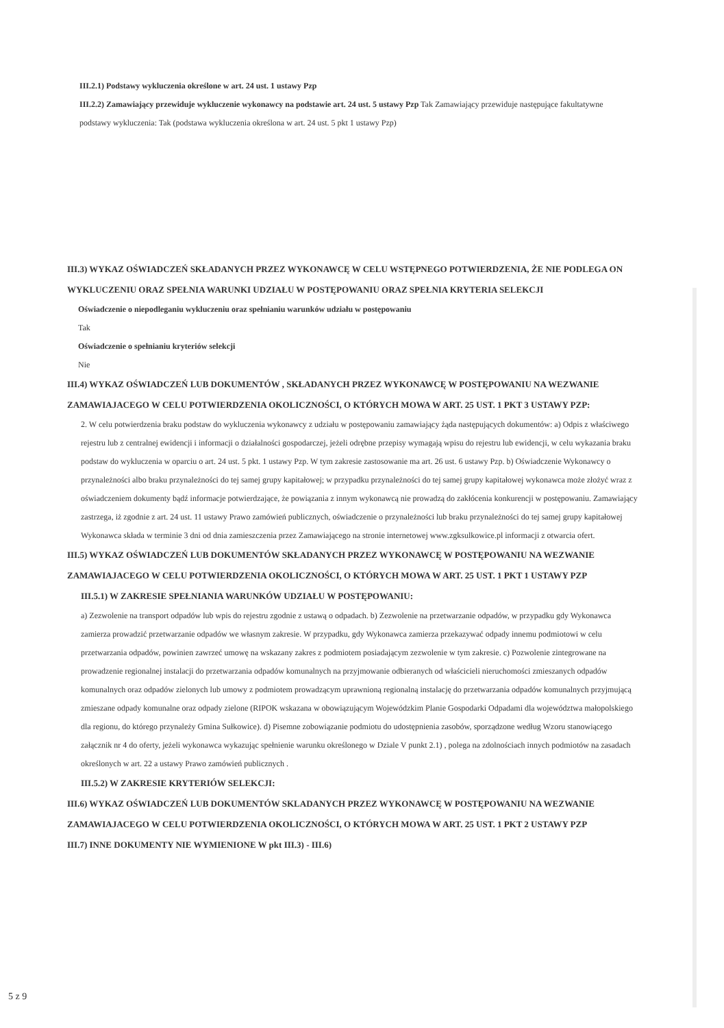III.2.1) Podstawy wykluczenia określone w art. 24 ust. 1 ustawy Pzp
III.2.2) Zamawiający przewiduje wykluczenie wykonawcy na podstawie art. 24 ust. 5 ustawy Pzp Tak Zamawiający przewiduje następujące fakultatywne podstawy wykluczenia: Tak (podstawa wykluczenia określona w art. 24 ust. 5 pkt 1 ustawy Pzp)
III.3) WYKAZ OŚWIADCZEŃ SKŁADANYCH PRZEZ WYKONAWCĘ W CELU WSTĘPNEGO POTWIERDZENIA, ŻE NIE PODLEGA ON WYKLUCZENIU ORAZ SPEŁNIA WARUNKI UDZIAŁU W POSTĘPOWANIU ORAZ SPEŁNIA KRYTERIA SELEKCJI
Oświadczenie o niepodleganiu wykluczeniu oraz spełnianiu warunków udziału w postępowaniu
Tak
Oświadczenie o spełnianiu kryteriów selekcji
Nie
III.4) WYKAZ OŚWIADCZEŃ LUB DOKUMENTÓW , SKŁADANYCH PRZEZ WYKONAWCĘ W POSTĘPOWANIU NA WEZWANIE ZAMAWIAJACEGO W CELU POTWIERDZENIA OKOLICZNOŚCI, O KTÓRYCH MOWA W ART. 25 UST. 1 PKT 3 USTAWY PZP:
2. W celu potwierdzenia braku podstaw do wykluczenia wykonawcy z udziału w postępowaniu zamawiający żąda następujących dokumentów: a) Odpis z właściwego rejestru lub z centralnej ewidencji i informacji o działalności gospodarczej, jeżeli odrębne przepisy wymagają wpisu do rejestru lub ewidencji, w celu wykazania braku podstaw do wykluczenia w oparciu o art. 24 ust. 5 pkt. 1 ustawy Pzp. W tym zakresie zastosowanie ma art. 26 ust. 6 ustawy Pzp. b) Oświadczenie Wykonawcy o przynależności albo braku przynależności do tej samej grupy kapitałowej; w przypadku przynależności do tej samej grupy kapitałowej wykonawca może złożyć wraz z oświadczeniem dokumenty bądź informacje potwierdzające, że powiązania z innym wykonawcą nie prowadzą do zakłócenia konkurencji w postępowaniu. Zamawiający zastrzega, iż zgodnie z art. 24 ust. 11 ustawy Prawo zamówień publicznych, oświadczenie o przynależności lub braku przynależności do tej samej grupy kapitałowej Wykonawca składa w terminie 3 dni od dnia zamieszczenia przez Zamawiającego na stronie internetowej www.zgksulkowice.pl informacji z otwarcia ofert.
III.5) WYKAZ OŚWIADCZEŃ LUB DOKUMENTÓW SKŁADANYCH PRZEZ WYKONAWCĘ W POSTĘPOWANIU NA WEZWANIE ZAMAWIAJACEGO W CELU POTWIERDZENIA OKOLICZNOŚCI, O KTÓRYCH MOWA W ART. 25 UST. 1 PKT 1 USTAWY PZP
III.5.1) W ZAKRESIE SPEŁNIANIA WARUNKÓW UDZIAŁU W POSTĘPOWANIU:
a) Zezwolenie na transport odpadów lub wpis do rejestru zgodnie z ustawą o odpadach. b) Zezwolenie na przetwarzanie odpadów, w przypadku gdy Wykonawca zamierza prowadzić przetwarzanie odpadów we własnym zakresie. W przypadku, gdy Wykonawca zamierza przekazywać odpady innemu podmiotowi w celu przetwarzania odpadów, powinien zawrzeć umowę na wskazany zakres z podmiotem posiadającym zezwolenie w tym zakresie. c) Pozwolenie zintegrowane na prowadzenie regionalnej instalacji do przetwarzania odpadów komunalnych na przyjmowanie odbieranych od właścicieli nieruchomości zmieszanych odpadów komunalnych oraz odpadów zielonych lub umowy z podmiotem prowadzącym uprawnioną regionalną instalację do przetwarzania odpadów komunalnych przyjmującą zmieszane odpady komunalne oraz odpady zielone (RIPOK wskazana w obowiązującym Wojewódzkim Planie Gospodarki Odpadami dla województwa małopolskiego dla regionu, do którego przynależy Gmina Sułkowice). d) Pisemne zobowiązanie podmiotu do udostępnienia zasobów, sporządzone według Wzoru stanowiącego załącznik nr 4 do oferty, jeżeli wykonawca wykazując spełnienie warunku określonego w Dziale V punkt 2.1) , polega na zdolnościach innych podmiotów na zasadach określonych w art. 22 a ustawy Prawo zamówień publicznych .
III.5.2) W ZAKRESIE KRYTERIÓW SELEKCJI:
III.6) WYKAZ OŚWIADCZEŃ LUB DOKUMENTÓW SKLADANYCH PRZEZ WYKONAWCĘ W POSTĘPOWANIU NA WEZWANIE ZAMAWIAJACEGO W CELU POTWIERDZENIA OKOLICZNOŚCI, O KTÓRYCH MOWA W ART. 25 UST. 1 PKT 2 USTAWY PZP
III.7) INNE DOKUMENTY NIE WYMIENIONE W pkt III.3) - III.6)
5 z 9